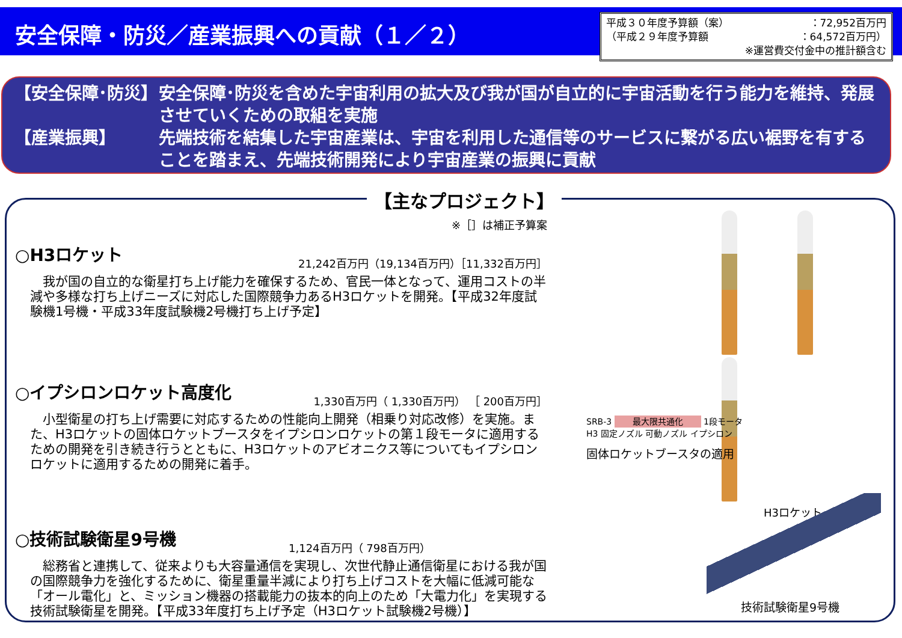安全保障・防災／産業振興への貢献（１／２）
平成３０年度予算額（案） ：72,952百万円
（平成２９年度予算額 ：64,572百万円）
※運営費交付金中の推計額含む
【安全保障･防災】 安全保障･防災を含めた宇宙利用の拡大及び我が国が自立的に宇宙活動を行う能力を維持、発展させていくための取組を実施
【産業振興】 先端技術を結集した宇宙産業は、宇宙を利用した通信等のサービスに繋がる広い裾野を有することを踏まえ、先端技術開発により宇宙産業の振興に貢献
【主なプロジェクト】
※［］は補正予算案
○H3ロケット
21,242百万円（19,134百万円）［11,332百万円］
我が国の自立的な衛星打ち上げ能力を確保するため、官民一体となって、運用コストの半減や多様な打ち上げニーズに対応した国際競争力あるH3ロケットを開発。【平成32年度試験機1号機・平成33年度試験機2号機打ち上げ予定】
○イプシロンロケット高度化
1,330百万円（ 1,330百万円） ［ 200百万円］
小型衛星の打ち上げ需要に対応するための性能向上開発（相乗り対応改修）を実施。また、H3ロケットの固体ロケットブースタをイプシロンロケットの第１段モータに適用するための開発を引き続き行うとともに、H3ロケットのアビオニクス等についてもイプシロンロケットに適用するための開発に着手。
○技術試験衛星9号機
1,124百万円（ 798百万円）
総務省と連携して、従来よりも大容量通信を実現し、次世代静止通信衛星における我が国の国際競争力を強化するために、衛星重量半減により打ち上げコストを大幅に低減可能な「オール電化」と、ミッション機器の搭載能力の抜本的向上のため「大電力化」を実現する技術試験衛星を開発。【平成33年度打ち上げ予定（H3ロケット試験機2号機）】
H3ロケット
SRB-3 最大限共通化 1段モータ
H3 固定ノズル 可動ノズル イプシロン
固体ロケットブースタの適用
技術試験衛星9号機